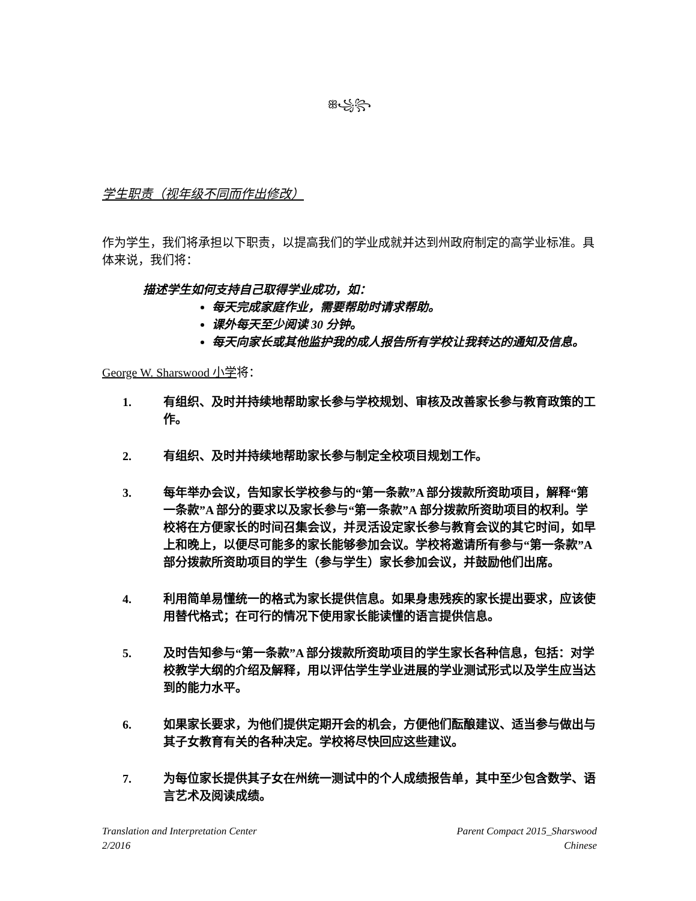ꕥ꧁꧂
学生职责（视年级不同而作出修改）
作为学生，我们将承担以下职责，以提高我们的学业成就并达到州政府制定的高学业标准。具体来说，我们将：
描述学生如何支持自己取得学业成功，如：
每天完成家庭作业，需要帮助时请求帮助。
课外每天至少阅读 30 分钟。
每天向家长或其他监护我的成人报告所有学校让我转达的通知及信息。
George W. Sharswood 小学将：
1. 有组织、及时并持续地帮助家长参与学校规划、审核及改善家长参与教育政策的工作。
2. 有组织、及时并持续地帮助家长参与制定全校项目规划工作。
3. 每年举办会议，告知家长学校参与的“第一条款”A 部分拨款所资助项目，解释“第一条款”A 部分的要求以及家长参与“第一条款”A 部分拨款所资助项目的权利。学校将在方便家长的时间召集会议，并灵活设定家长参与教育会议的其它时间，如早上和晚上，以便尽可能多的家长能够参加会议。学校将邀请所有参与“第一条款”A 部分拨款所资助项目的学生（参与学生）家长参加会议，并鼓励他们出席。
4. 利用简单易懂统一的格式为家长提供信息。如果身患残疾的家长提出要求，应该使用替代格式；在可行的情况下使用家长能读懂的语言提供信息。
5. 及时告知参与“第一条款”A 部分拨款所资助项目的学生家长各种信息，包括：对学校教学大纲的介绍及解释，用以评估学生学业进展的学业测试形式以及学生应当达到的能力水平。
6. 如果家长要求，为他们提供定期开会的机会，方便他们酝酿建议、适当参与做出与其子女教育有关的各种决定。学校将尽快回应这些建议。
7. 为每位家长提供其子女在州统一测试中的个人成绩报告单，其中至少包含数学、语言艺术及阅读成绩。
Translation and Interpretation Center
2/2016
Parent Compact 2015_Sharswood
Chinese